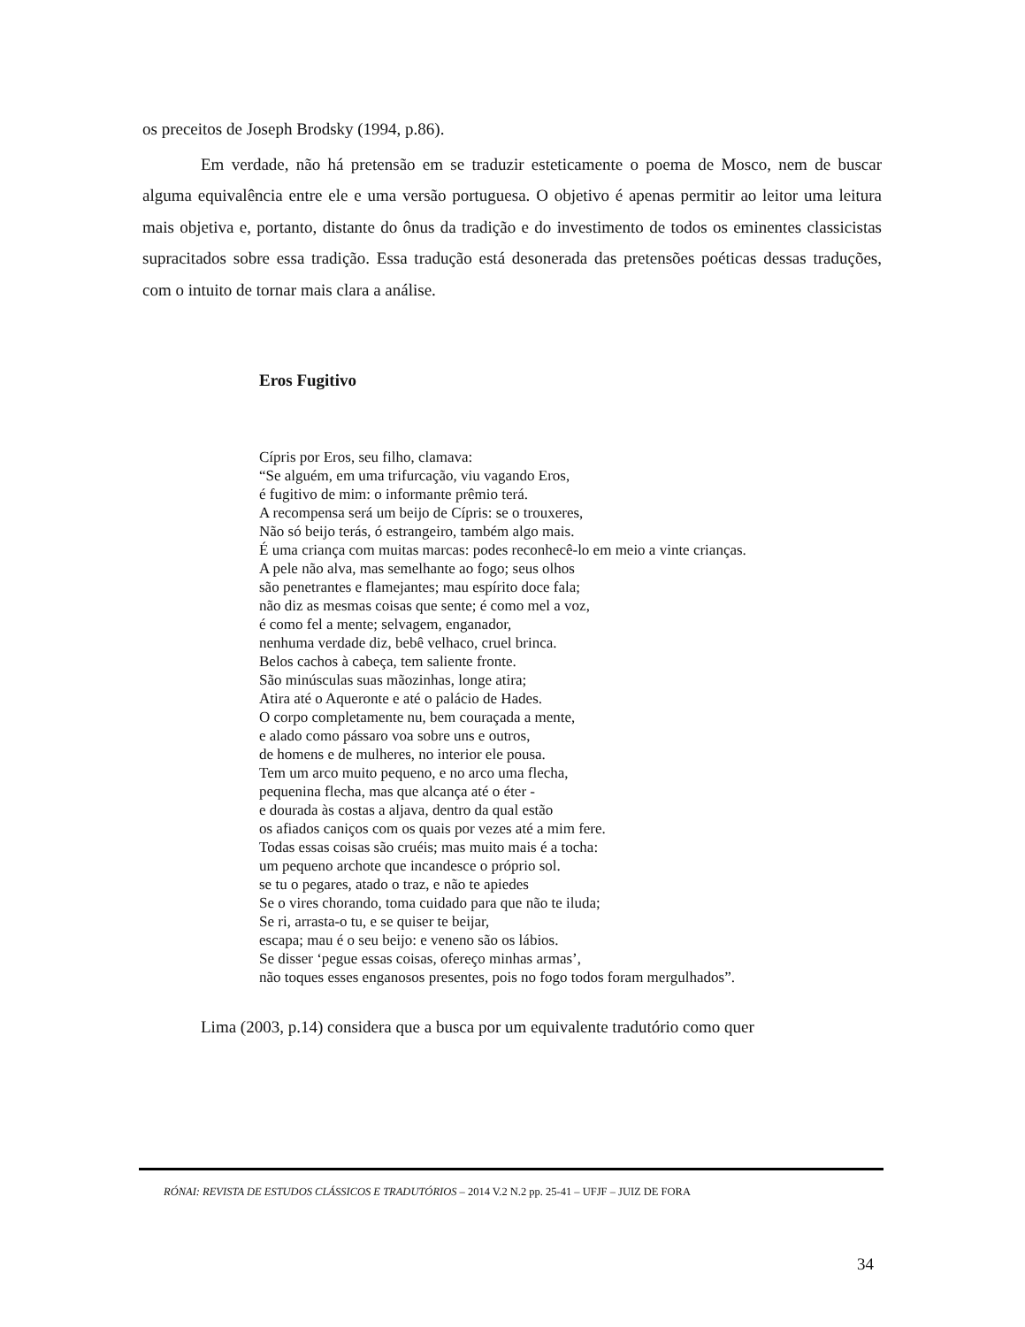os preceitos de Joseph Brodsky (1994, p.86).
Em verdade, não há pretensão em se traduzir esteticamente o poema de Mosco, nem de buscar alguma equivalência entre ele e uma versão portuguesa. O objetivo é apenas permitir ao leitor uma leitura mais objetiva e, portanto, distante do ônus da tradição e do investimento de todos os eminentes classicistas supracitados sobre essa tradição. Essa tradução está desonerada das pretensões poéticas dessas traduções, com o intuito de tornar mais clara a análise.
Eros Fugitivo
Cípris por Eros, seu filho, clamava:
“Se alguém, em uma trifurcação, viu vagando Eros,
é fugitivo de mim: o informante prêmio terá.
A recompensa será um beijo de Cípris: se o trouxeres,
Não só beijo terás, ó estrangeiro, também algo mais.
É uma criança com muitas marcas: podes reconhecê-lo em meio a vinte crianças.
A pele não alva, mas semelhante ao fogo; seus olhos
são penetrantes e flamejantes; mau espírito doce fala;
não diz as mesmas coisas que sente; é como mel a voz,
é como fel a mente; selvagem, enganador,
nenhuma verdade diz, bebê velhaco, cruel brinca.
Belos cachos à cabeça, tem saliente fronte.
São minúsculas suas mãozinhas, longe atira;
Atira até o Aqueronte e até o palácio de Hades.
O corpo completamente nu, bem couraçada a mente,
e alado como pássaro voa sobre uns e outros,
de homens e de mulheres, no interior ele pousa.
Tem um arco muito pequeno, e no arco uma flecha,
pequenina flecha, mas que alcança até o éter -
e dourada às costas a aljava, dentro da qual estão
os afiados caniços com os quais por vezes até a mim fere.
Todas essas coisas são cruéis; mas muito mais é a tocha:
um pequeno archote que incandesce o próprio sol.
se tu o pegares, atado o traz, e não te apiedes
Se o vires chorando, toma cuidado para que não te iluda;
Se ri, arrasta-o tu, e se quiser te beijar,
escapa; mau é o seu beijo: e veneno são os lábios.
Se disser ‘pegue essas coisas, ofereço minhas armas’,
não toques esses enganosos presentes, pois no fogo todos foram mergulhados”.
Lima (2003, p.14) considera que a busca por um equivalente tradutório como quer
RÓNAI: REVISTA DE ESTUDOS CLÁSSICOS E TRADUTÓRIOS – 2014 V.2 N.2 pp. 25-41 – UFJF – JUIZ DE FORA
34